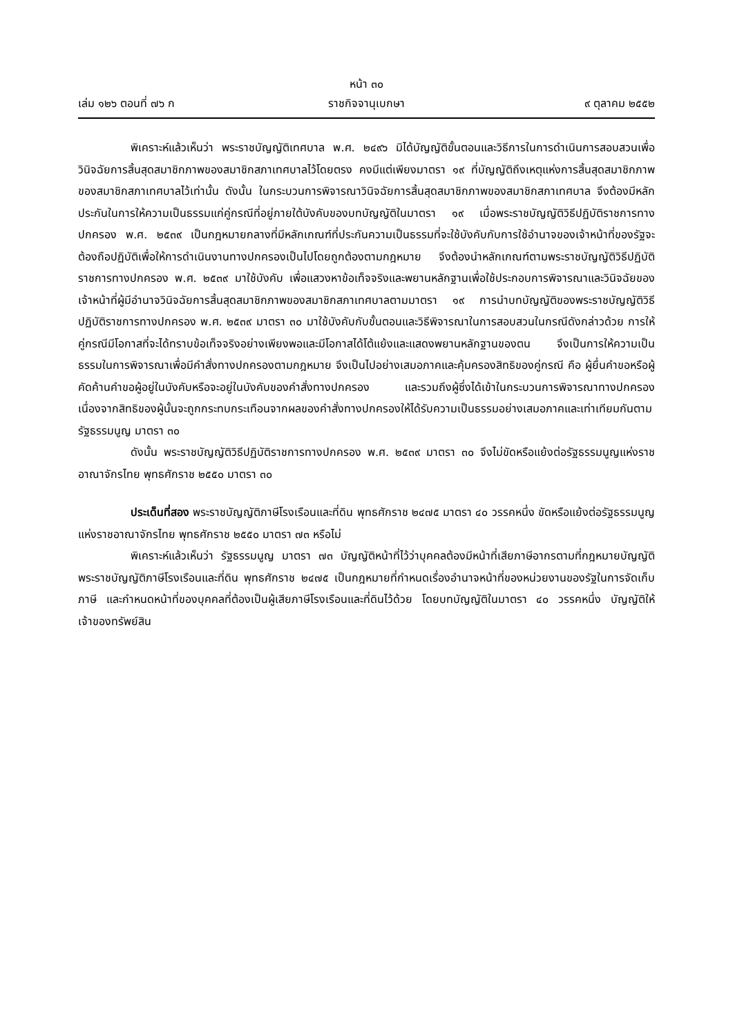หน้า ๓๐
เล่ม ๑๒๖ ตอนที่ ๗๖ ก ราชกิจจานุเบกษา ๙ ตุลาคม ๒๕๕๒
พิเคราะห์แล้วเห็นว่า พระราชบัญญัติเทศบาล พ.ศ. ๒๔๙๖ มิได้บัญญัติขั้นตอนและวิธีการในการดำเนินการสอบสวนเพื่อวินิจฉัยการสิ้นสุดสมาชิกภาพของสมาชิกสภาเทศบาลไว้โดยตรง คงมีแต่เพียงมาตรา ๑๙ ที่บัญญัติถึงเหตุแห่งการสิ้นสุดสมาชิกภาพของสมาชิกสภาเทศบาลไว้เท่านั้น ดังนั้น ในกระบวนการพิจารณาวินิจฉัยการสิ้นสุดสมาชิกภาพของสมาชิกสภาเทศบาล จึงต้องมีหลักประกันในการให้ความเป็นธรรมแก่คู่กรณีที่อยู่ภายใต้บังคับของบทบัญญัติในมาตรา ๑๙ เมื่อพระราชบัญญัติวิธีปฏิบัติราชการทางปกครอง พ.ศ. ๒๕๓๙ เป็นกฎหมายกลางที่มีหลักเกณฑ์ที่ประกันความเป็นธรรมที่จะใช้บังคับกับการใช้อำนาจของเจ้าหน้าที่ของรัฐจะต้องถือปฏิบัติเพื่อให้การดำเนินงานทางปกครองเป็นไปโดยถูกต้องตามกฎหมาย จึงต้องนำหลักเกณฑ์ตามพระราชบัญญัติวิธีปฏิบัติราชการทางปกครอง พ.ศ. ๒๕๓๙ มาใช้บังคับ เพื่อแสวงหาข้อเท็จจริงและพยานหลักฐานเพื่อใช้ประกอบการพิจารณาและวินิจฉัยของเจ้าหน้าที่ผู้มีอำนาจวินิจฉัยการสิ้นสุดสมาชิกภาพของสมาชิกสภาเทศบาลตามมาตรา ๑๙ การนำบทบัญญัติของพระราชบัญญัติวิธีปฏิบัติราชการทางปกครอง พ.ศ. ๒๕๓๙ มาตรา ๓๐ มาใช้บังคับกับขั้นตอนและวิธีพิจารณาในการสอบสวนในกรณีดังกล่าวด้วย การให้คู่กรณีมีโอกาสที่จะได้ทราบข้อเท็จจริงอย่างเพียงพอและมีโอกาสได้โต้แย้งและแสดงพยานหลักฐานของตน จึงเป็นการให้ความเป็นธรรมในการพิจารณาเพื่อมีคำสั่งทางปกครองตามกฎหมาย จึงเป็นไปอย่างเสมอภาคและคุ้มครองสิทธิของคู่กรณี คือ ผู้ยื่นคำขอหรือผู้คัดค้านคำขอผู้อยู่ในบังคับหรือจะอยู่ในบังคับของคำสั่งทางปกครอง และรวมถึงผู้ซึ่งได้เข้าในกระบวนการพิจารณาทางปกครองเนื่องจากสิทธิของผู้นั้นจะถูกกระทบกระเทือนจากผลของคำสั่งทางปกครองให้ได้รับความเป็นธรรมอย่างเสมอภาคและเท่าเทียมกันตามรัฐธรรมนูญ มาตรา ๓๐
ดังนั้น พระราชบัญญัติวิธีปฏิบัติราชการทางปกครอง พ.ศ. ๒๕๓๙ มาตรา ๓๐ จึงไม่ขัดหรือแย้งต่อรัฐธรรมนูญแห่งราชอาณาจักรไทย พุทธศักราช ๒๕๕๐ มาตรา ๓๐
ประเด็นที่สอง พระราชบัญญัติภาษีโรงเรือนและที่ดิน พุทธศักราช ๒๔๗๕ มาตรา ๔๐ วรรคหนึ่ง ขัดหรือแย้งต่อรัฐธรรมนูญแห่งราชอาณาจักรไทย พุทธศักราช ๒๕๕๐ มาตรา ๗๓ หรือไม่
พิเคราะห์แล้วเห็นว่า รัฐธรรมนูญ มาตรา ๗๓ บัญญัติหน้าที่ไว้ว่าบุคคลต้องมีหน้าที่เสียภาษีอากรตามที่กฎหมายบัญญัติ พระราชบัญญัติภาษีโรงเรือนและที่ดิน พุทธศักราช ๒๔๗๕ เป็นกฎหมายที่กำหนดเรื่องอำนาจหน้าที่ของหน่วยงานของรัฐในการจัดเก็บภาษี และกำหนดหน้าที่ของบุคคลที่ต้องเป็นผู้เสียภาษีโรงเรือนและที่ดินไว้ด้วย โดยบทบัญญัติในมาตรา ๔๐ วรรคหนึ่ง บัญญัติให้เจ้าของทรัพย์สิน